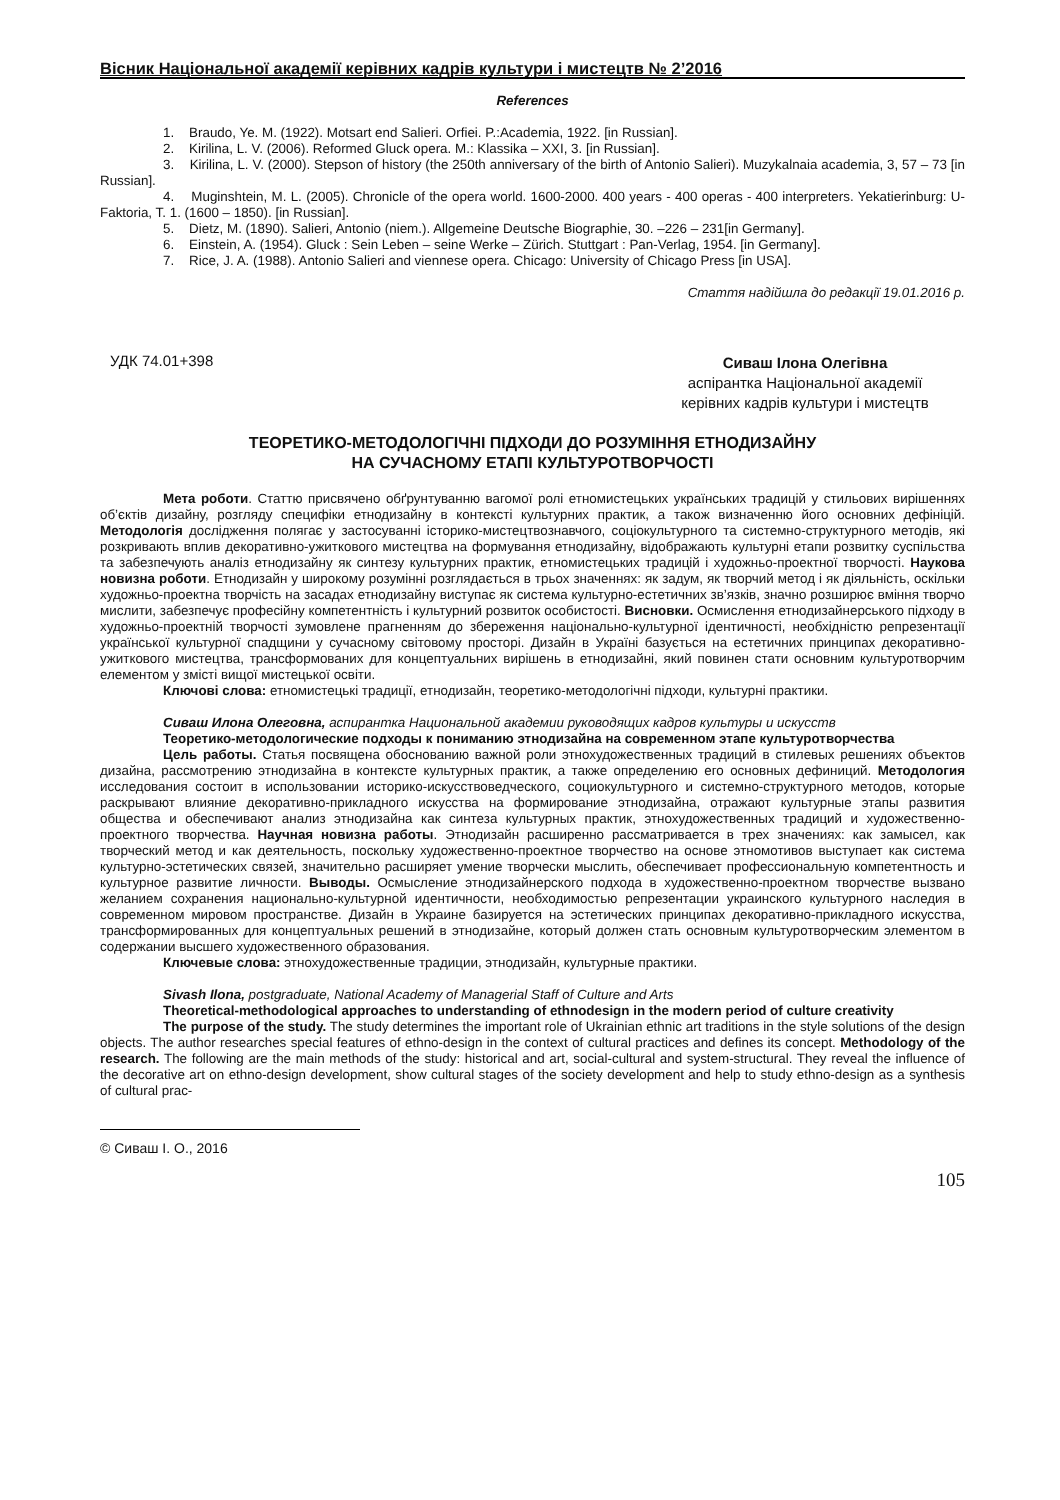Вісник Національної академії керівних кадрів культури і мистецтв № 2’2016
References
1. Braudo, Ye. M. (1922). Motsart end Salieri. Orfiei. P.:Academia, 1922. [in Russian].
2. Kirilina, L. V. (2006). Reformed Gluck opera. M.: Klassika – XXI, 3. [in Russian].
3. Kirilina, L. V. (2000). Stepson of history (the 250th anniversary of the birth of Antonio Salieri). Muzykalnaia academia, 3, 57 – 73 [in Russian].
4. Muginshtein, M. L. (2005). Chronicle of the opera world. 1600-2000. 400 years - 400 operas - 400 interpreters. Yekatierinburg: U-Faktoria, T. 1. (1600 – 1850). [in Russian].
5. Dietz, M. (1890). Salieri, Antonio (niem.). Allgemeine Deutsche Biographie, 30. –226 – 231[in Germany].
6. Einstein, A. (1954). Gluck : Sein Leben – seine Werke – Zürich. Stuttgart : Pan-Verlag, 1954. [in Germany].
7. Rice, J. A. (1988). Antonio Salieri and viennese opera. Chicago: University of Chicago Press [in USA].
Стаття надійшла до редакції 19.01.2016 р.
УДК 74.01+398
Сиваш Ілона Олегівна
аспірантка Національної академії
керівних кадрів культури і мистецтв
ТЕОРЕТИКО-МЕТОДОЛОГІЧНІ ПІДХОДИ ДО РОЗУМІННЯ ЕТНОДИЗАЙНУ
НА СУЧАСНОМУ ЕТАПІ КУЛЬТУРОТВОРЧОСТІ
Мета роботи. Статтю присвячено обґрунтуванню вагомої ролі етномистецьких українських традицій у стильових вирішеннях об’єктів дизайну, розгляду специфіки етнодизайну в контексті культурних практик, а також визначенню його основних дефініцій. Методологія дослідження полягає у застосуванні історико-мистецтвознавчого, соціокультурного та системно-структурного методів, які розкривають вплив декоративно-ужиткового мистецтва на формування етнодизайну, відображають культурні етапи розвитку суспільства та забезпечують аналіз етнодизайну як синтезу культурних практик, етномистецьких традицій і художньо-проектної творчості. Наукова новизна роботи. Етнодизайн у широкому розумінні розглядається в трьох значеннях: як задум, як творчий метод і як діяльність, оскільки художньо-проектна творчість на засадах етнодизайну виступає як система культурно-естетичних зв’язків, значно розширює вміння творчо мислити, забезпечує професійну компетентність і культурний розвиток особистості. Висновки. Осмислення етнодизайнерського підходу в художньо-проектній творчості зумовлене прагненням до збереження національно-культурної ідентичності, необхідністю репрезентації української культурної спадщини у сучасному світовому просторі. Дизайн в Україні базується на естетичних принципах декоративно-ужиткового мистецтва, трансформованих для концептуальних вирішень в етнодизайні, який повинен стати основним культуротворчим елементом у змісті вищої мистецької освіти.
Ключові слова: етномистецькі традиції, етнодизайн, теоретико-методологічні підходи, культурні практики.
Сиваш Илона Олеговна, аспирантка Национальной академии руководящих кадров культуры и искусств
Теоретико-методологические подходы к пониманию этнодизайна на современном этапе культуротворчества
Цель работы. Статья посвящена обоснованию важной роли этнохудожественных традиций в стилевых решениях объектов дизайна, рассмотрению этнодизайна в контексте культурных практик, а также определению его основных дефиниций. Методология исследования состоит в использовании историко-искусствоведческого, социокультурного и системно-структурного методов, которые раскрывают влияние декоративно-прикладного искусства на формирование этнодизайна, отражают культурные этапы развития общества и обеспечивают анализ этнодизайна как синтеза культурных практик, этнохудожественных традиций и художественно-проектного творчества. Научная новизна работы. Этнодизайн расширенно рассматривается в трех значениях: как замысел, как творческий метод и как деятельность, поскольку художественно-проектное творчество на основе этномотивов выступает как система культурно-эстетических связей, значительно расширяет умение творчески мыслить, обеспечивает профессиональную компетентность и культурное развитие личности. Выводы. Осмысление этнодизайнерского подхода в художественно-проектном творчестве вызвано желанием сохранения национально-культурной идентичности, необходимостью репрезентации украинского культурного наследия в современном мировом пространстве. Дизайн в Украине базируется на эстетических принципах декоративно-прикладного искусства, трансформированных для концептуальных решений в этнодизайне, который должен стать основным культуротворческим элементом в содержании высшего художественного образования.
Ключевые слова: этнохудожественные традиции, этнодизайн, культурные практики.
Sivash Ilona, postgraduate, National Academy of Managerial Staff of Culture and Arts
Theoretical-methodological approaches to understanding of ethnodesign in the modern period of culture creativity
The purpose of the study. The study determines the important role of Ukrainian ethnic art traditions in the style solutions of the design objects. The author researches special features of ethno-design in the context of cultural practices and defines its concept. Methodology of the research. The following are the main methods of the study: historical and art, social-cultural and system-structural. They reveal the influence of the decorative art on ethno-design development, show cultural stages of the society development and help to study ethno-design as a synthesis of cultural prac-
© Сиваш І. О., 2016
105